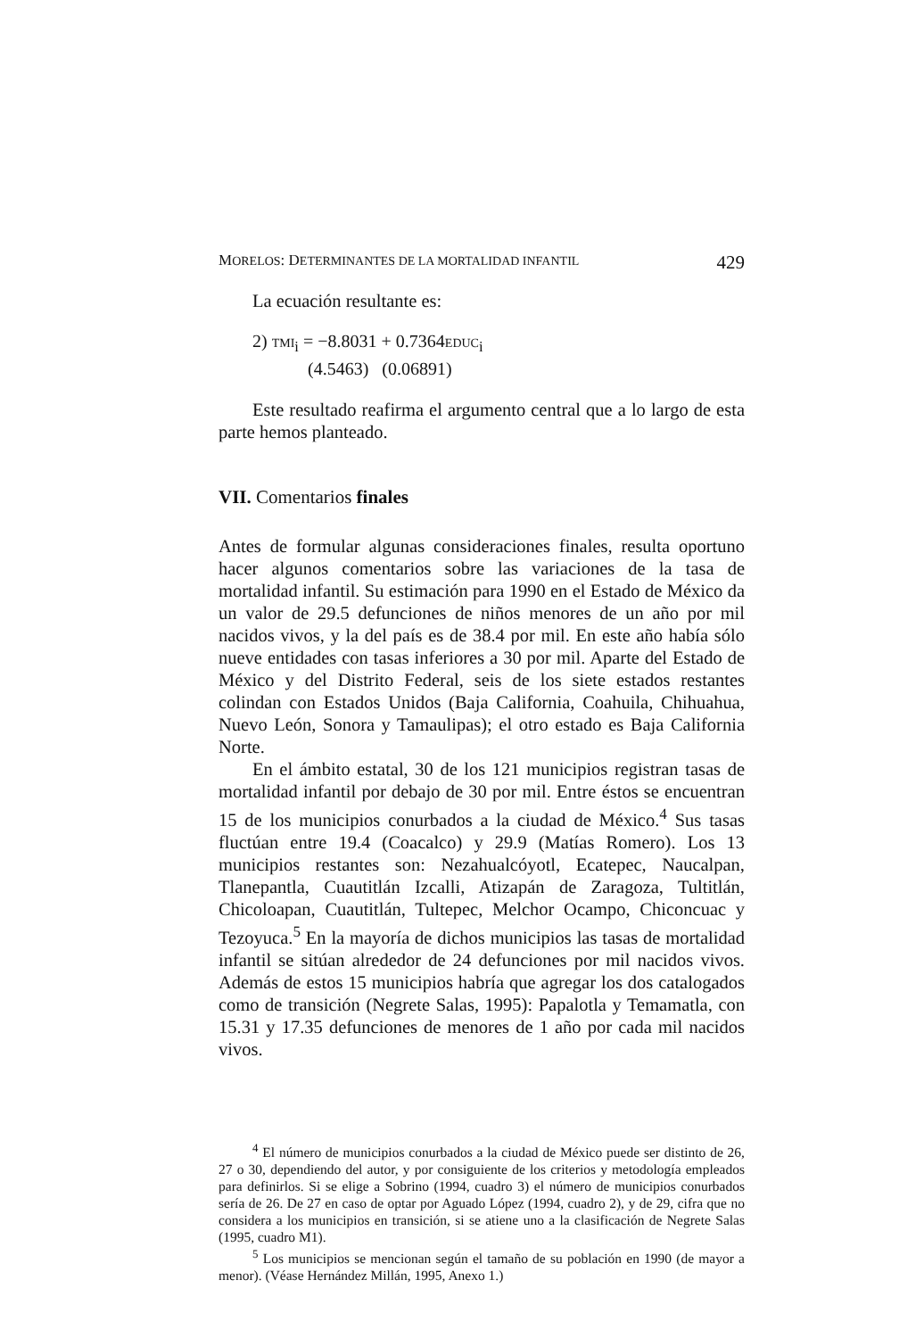MORELOS: DETERMINANTES DE LA MORTALIDAD INFANTIL 429
La ecuación resultante es:
2) TMI<sub>i</sub> = −8.8031 + 0.7364EDUC<sub>i</sub>
(4.5463) (0.06891)
Este resultado reafirma el argumento central que a lo largo de esta parte hemos planteado.
VII. Comentarios finales
Antes de formular algunas consideraciones finales, resulta oportuno hacer algunos comentarios sobre las variaciones de la tasa de mortalidad infantil. Su estimación para 1990 en el Estado de México da un valor de 29.5 defunciones de niños menores de un año por mil nacidos vivos, y la del país es de 38.4 por mil. En este año había sólo nueve entidades con tasas inferiores a 30 por mil. Aparte del Estado de México y del Distrito Federal, seis de los siete estados restantes colindan con Estados Unidos (Baja California, Coahuila, Chihuahua, Nuevo León, Sonora y Tamaulipas); el otro estado es Baja California Norte.
En el ámbito estatal, 30 de los 121 municipios registran tasas de mortalidad infantil por debajo de 30 por mil. Entre éstos se encuentran 15 de los municipios conurbados a la ciudad de México.<sup>4</sup> Sus tasas fluctúan entre 19.4 (Coacalco) y 29.9 (Matías Romero). Los 13 municipios restantes son: Nezahualcóyotl, Ecatepec, Naucalpan, Tlanepantla, Cuautitlán Izcalli, Atizapán de Zaragoza, Tultitlán, Chicoloapan, Cuautitlán, Tultepec, Melchor Ocampo, Chiconcuac y Tezoyuca.<sup>5</sup> En la mayoría de dichos municipios las tasas de mortalidad infantil se sitúan alrededor de 24 defunciones por mil nacidos vivos. Además de estos 15 municipios habría que agregar los dos catalogados como de transición (Negrete Salas, 1995): Papalotla y Temamatla, con 15.31 y 17.35 defunciones de menores de 1 año por cada mil nacidos vivos.
<sup>4</sup> El número de municipios conurbados a la ciudad de México puede ser distinto de 26, 27 o 30, dependiendo del autor, y por consiguiente de los criterios y metodología empleados para definirlos. Si se elige a Sobrino (1994, cuadro 3) el número de municipios conurbados sería de 26. De 27 en caso de optar por Aguado López (1994, cuadro 2), y de 29, cifra que no considera a los municipios en transición, si se atiene uno a la clasificación de Negrete Salas (1995, cuadro M1).
<sup>5</sup> Los municipios se mencionan según el tamaño de su población en 1990 (de mayor a menor). (Véase Hernández Millán, 1995, Anexo 1.)